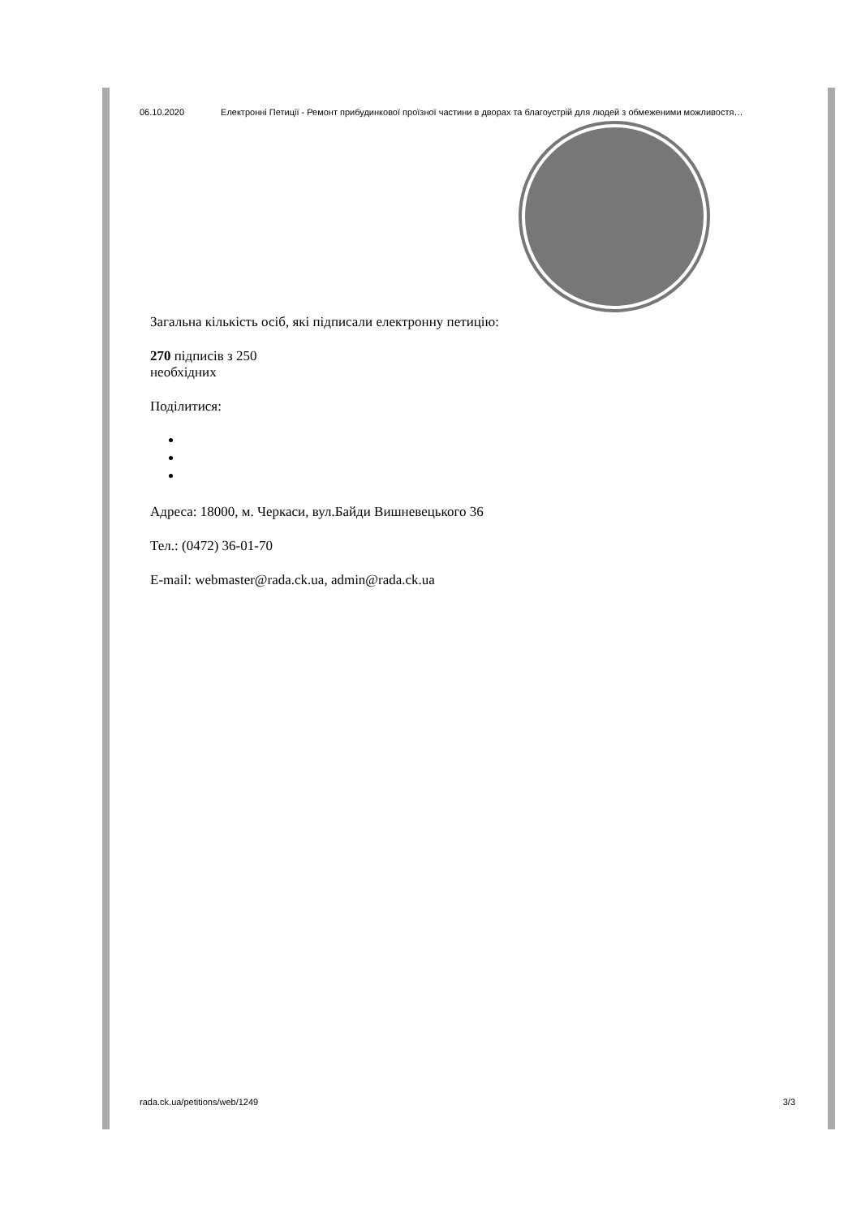06.10.2020 Електронні Петиції - Ремонт прибудинкової проїзної частини в дворах та благоустрій для людей з обмеженими можливостя…
Загальна кількість осіб, які підписали електронну петицію:
270 підписів з 250
необхідних
Поділитися:
Адреса: 18000, м. Черкаси, вул.Байди Вишневецького 36
Тел.: (0472) 36-01-70
E-mail: webmaster@rada.ck.ua, admin@rada.ck.ua
rada.ck.ua/petitions/web/1249 3/3